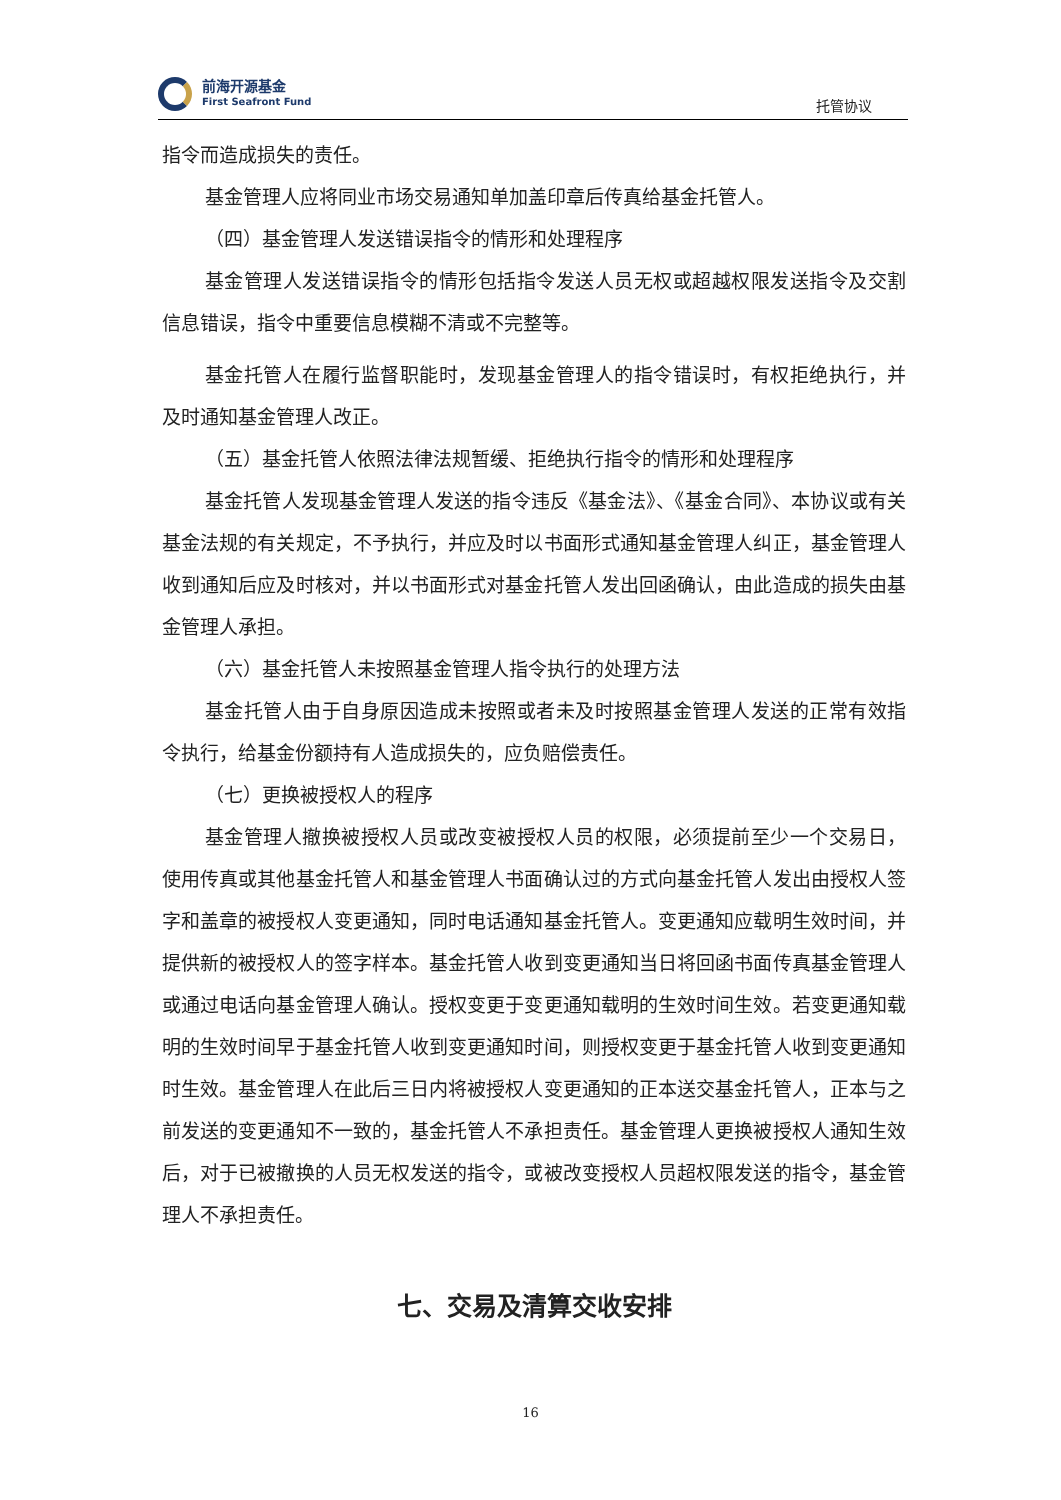前海开源基金
First Seafront Fund
托管协议
指令而造成损失的责任。
基金管理人应将同业市场交易通知单加盖印章后传真给基金托管人。
（四）基金管理人发送错误指令的情形和处理程序
基金管理人发送错误指令的情形包括指令发送人员无权或超越权限发送指令及交割信息错误，指令中重要信息模糊不清或不完整等。
基金托管人在履行监督职能时，发现基金管理人的指令错误时，有权拒绝执行，并及时通知基金管理人改正。
（五）基金托管人依照法律法规暂缓、拒绝执行指令的情形和处理程序
基金托管人发现基金管理人发送的指令违反《基金法》、《基金合同》、本协议或有关基金法规的有关规定，不予执行，并应及时以书面形式通知基金管理人纠正，基金管理人收到通知后应及时核对，并以书面形式对基金托管人发出回函确认，由此造成的损失由基金管理人承担。
（六）基金托管人未按照基金管理人指令执行的处理方法
基金托管人由于自身原因造成未按照或者未及时按照基金管理人发送的正常有效指令执行，给基金份额持有人造成损失的，应负赔偿责任。
（七）更换被授权人的程序
基金管理人撤换被授权人员或改变被授权人员的权限，必须提前至少一个交易日，使用传真或其他基金托管人和基金管理人书面确认过的方式向基金托管人发出由授权人签字和盖章的被授权人变更通知，同时电话通知基金托管人。变更通知应载明生效时间，并提供新的被授权人的签字样本。基金托管人收到变更通知当日将回函书面传真基金管理人或通过电话向基金管理人确认。授权变更于变更通知载明的生效时间生效。若变更通知载明的生效时间早于基金托管人收到变更通知时间，则授权变更于基金托管人收到变更通知时生效。基金管理人在此后三日内将被授权人变更通知的正本送交基金托管人，正本与之前发送的变更通知不一致的，基金托管人不承担责任。基金管理人更换被授权人通知生效后，对于已被撤换的人员无权发送的指令，或被改变授权人员超权限发送的指令，基金管理人不承担责任。
七、交易及清算交收安排
16